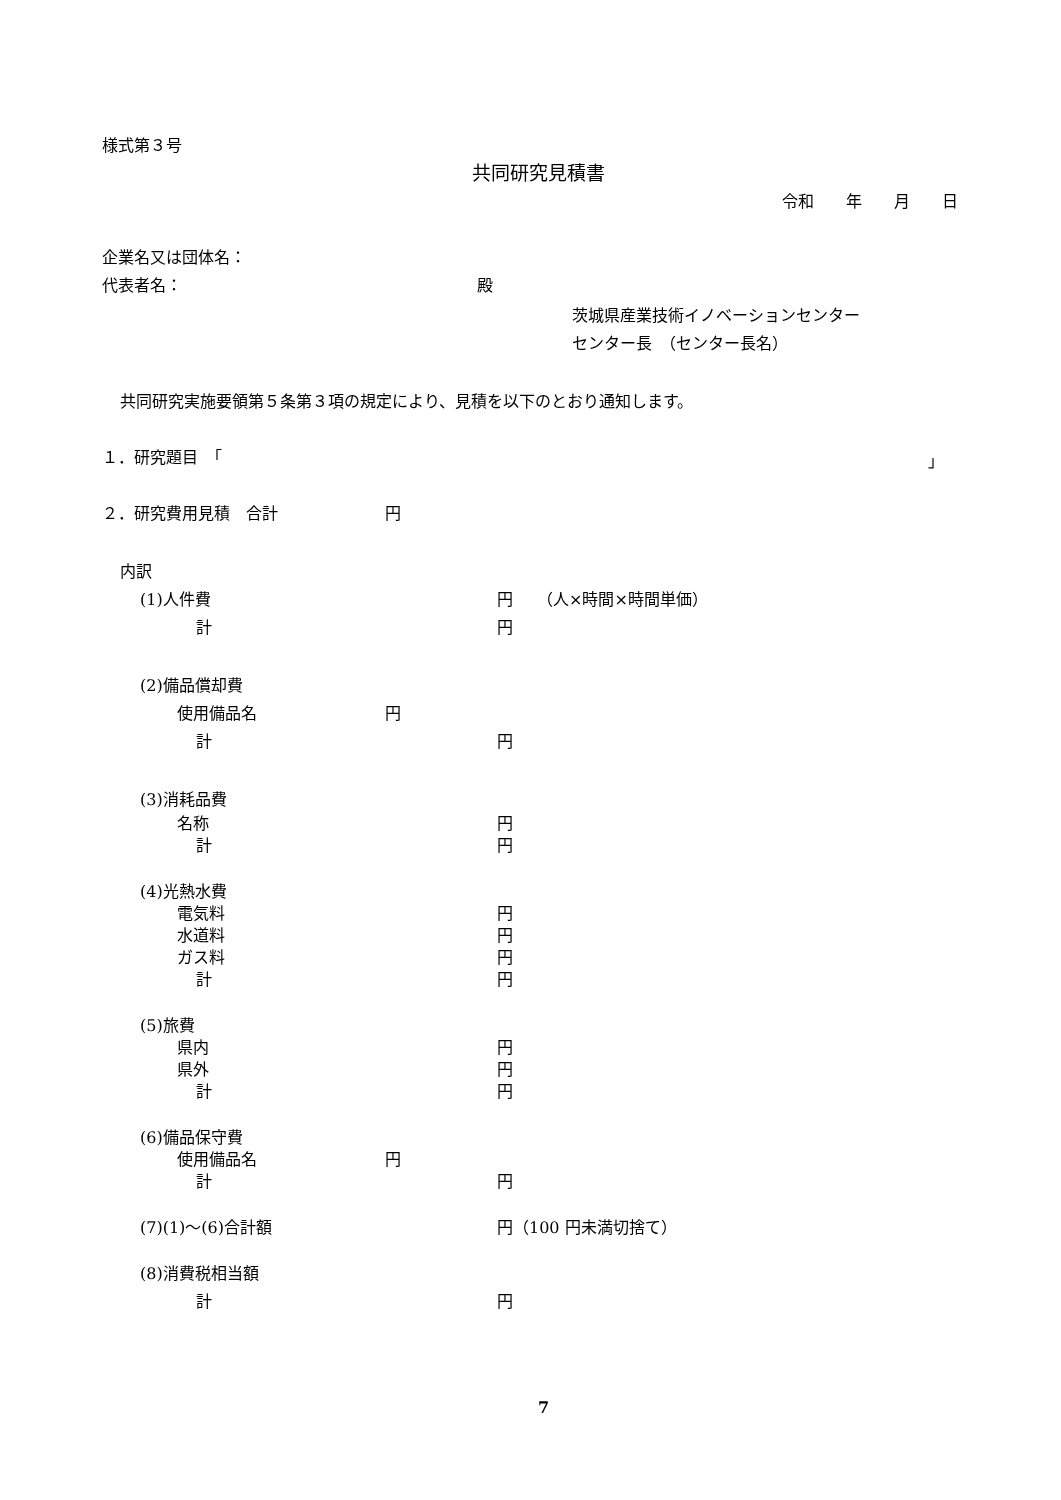様式第３号
共同研究見積書
令和　　年　　月　　日
企業名又は団体名：
代表者名： 殿
茨城県産業技術イノベーションセンター
センター長　（センター長名）
共同研究実施要領第５条第３項の規定により、見積を以下のとおり通知します。
１．研究題目　「 」
２．研究費用見積　合計 円
内訳
(1)人件費 円　　（人×時間×時間単価）
計 円
(2)備品償却費
使用備品名 円
計 円
(3)消耗品費
名称 円
計 円
(4)光熱水費
電気料 円
水道料 円
ガス料 円
計 円
(5)旅費
県内 円
県外 円
計 円
(6)備品保守費
使用備品名 円
計 円
(7)(1)～(6)合計額 円（100 円未満切捨て）
(8)消費税相当額
計 円
7